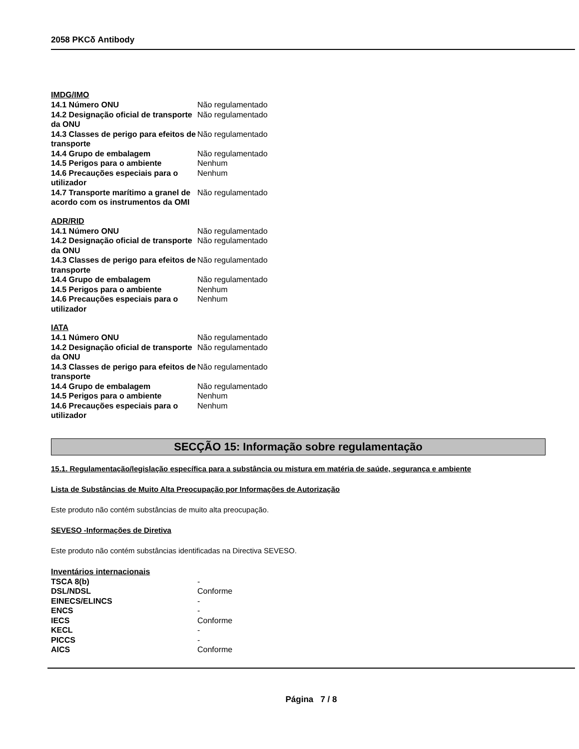2058 PKCδ Antibody
IMDG/IMO
| 14.1 Número ONU | Não regulamentado |
| 14.2 Designação oficial de transporte da ONU | Não regulamentado |
| 14.3 Classes de perigo para efeitos de transporte | Não regulamentado |
| 14.4 Grupo de embalagem | Não regulamentado |
| 14.5 Perigos para o ambiente | Nenhum |
| 14.6 Precauções especiais para o utilizador | Nenhum |
| 14.7 Transporte marítimo a granel de acordo com os instrumentos da OMI | Não regulamentado |
ADR/RID
| 14.1 Número ONU | Não regulamentado |
| 14.2 Designação oficial de transporte da ONU | Não regulamentado |
| 14.3 Classes de perigo para efeitos de transporte | Não regulamentado |
| 14.4 Grupo de embalagem | Não regulamentado |
| 14.5 Perigos para o ambiente | Nenhum |
| 14.6 Precauções especiais para o utilizador | Nenhum |
IATA
| 14.1 Número ONU | Não regulamentado |
| 14.2 Designação oficial de transporte da ONU | Não regulamentado |
| 14.3 Classes de perigo para efeitos de transporte | Não regulamentado |
| 14.4 Grupo de embalagem | Não regulamentado |
| 14.5 Perigos para o ambiente | Nenhum |
| 14.6 Precauções especiais para o utilizador | Nenhum |
SECÇÃO 15: Informação sobre regulamentação
15.1. Regulamentação/legislação específica para a substância ou mistura em matéria de saúde, segurança e ambiente
Lista de Substâncias de Muito Alta Preocupação por Informações de Autorização
Este produto não contém substâncias de muito alta preocupação.
SEVESO -Informações de Diretiva
Este produto não contém substâncias identificadas na Directiva SEVESO.
Inventários internacionais
| TSCA 8(b) | - |
| DSL/NDSL | Conforme |
| EINECS/ELINCS | - |
| ENCS | - |
| IECS | Conforme |
| KECL | - |
| PICCS | - |
| AICS | Conforme |
Página 7 / 8